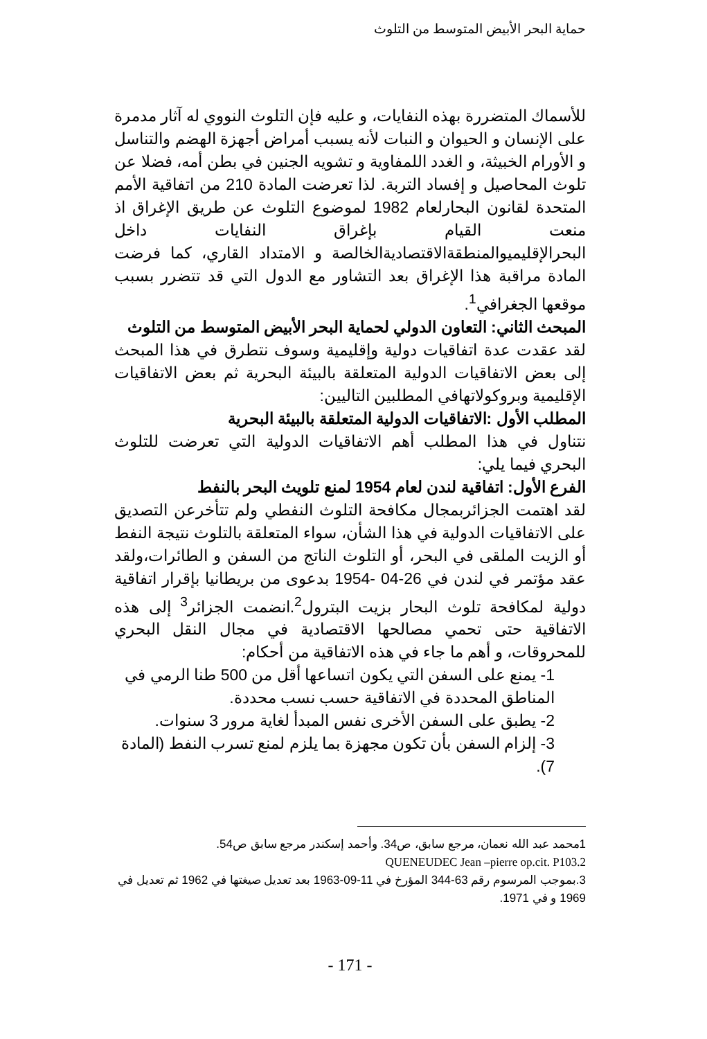حماية البحر الأبيض المتوسط من التلوث
للأسماك المتضررة بهذه النفايات، و عليه فإن التلوث النووي له آثار مدمرة على الإنسان و الحيوان و النبات لأنه يسبب أمراض أجهزة الهضم والتناسل و الأورام الخبيثة، و الغدد اللمفاوية و تشويه الجنين في بطن أمه، فضلا عن تلوث المحاصيل و إفساد التربة. لذا تعرضت المادة 210 من اتفاقية الأمم المتحدة لقانون البحارلعام 1982 لموضوع التلوث عن طريق الإغراق اذ منعت القيام بإغراق النفايات داخل البحرالإقليميوالمنطقةالاقتصاديةالخالصة و الامتداد القاري، كما فرضت المادة مراقبة هذا الإغراق بعد التشاور مع الدول التي قد تتضرر بسبب موقعها الجغرافي<sup>1</sup>.
المبحث الثاني: التعاون الدولي لحماية البحر الأبيض المتوسط من التلوث
لقد عقدت عدة اتفاقيات دولية وإقليمية وسوف نتطرق في هذا المبحث إلى بعض الاتفاقيات الدولية المتعلقة بالبيئة البحرية ثم بعض الاتفاقيات الإقليمية وبروكولاتهافي المطلبين التاليين:
المطلب الأول :الاتفاقيات الدولية المتعلقة بالبيئة البحرية
نتناول في هذا المطلب أهم الاتفاقيات الدولية التي تعرضت للتلوث البحري فيما يلي:
الفرع الأول: اتفاقية لندن لعام 1954 لمنع تلويث البحر بالنفط
لقد اهتمت الجزائربمجال مكافحة التلوث النفطي ولم تتأخرعن التصديق على الاتفاقيات الدولية في هذا الشأن، سواء المتعلقة بالتلوث نتيجة النفط أو الزيت الملقى في البحر، أو التلوث الناتج من السفن و الطائرات،ولقد عقد مؤتمر في لندن في 26-04 -1954 بدعوى من بريطانيا بإقرار اتفاقية دولية لمكافحة تلوث البحار بزيت البترول<sup>2</sup>.انضمت الجزائر<sup>3</sup> إلى هذه الاتفاقية حتى تحمي مصالحها الاقتصادية في مجال النقل البحري للمحروقات، و أهم ما جاء في هذه الاتفاقية من أحكام:
1- يمنع على السفن التي يكون اتساعها أقل من 500 طنا الرمي في المناطق المحددة في الاتفاقية حسب نسب محددة.
2- يطبق على السفن الأخرى نفس المبدأ لغاية مرور 3 سنوات.
3- إلزام السفن بأن تكون مجهزة بما يلزم لمنع تسرب النفط (المادة 7).
1محمد عبد الله نعمان، مرجع سابق، ص34. وأحمد إسكندر مرجع سابق ص54.
QUENEUDEC Jean –pierre op.cit. P103.2
3.بموجب المرسوم رقم 63-344 المؤرخ في 11-09-1963 بعد تعديل صيغتها في 1962 ثم تعديل في 1969 و في 1971.
- 171 -